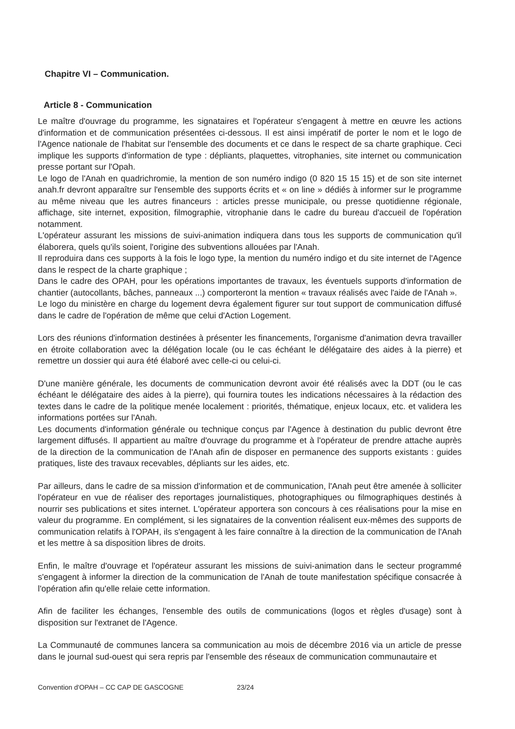Chapitre VI – Communication.
Article 8 - Communication
Le maître d'ouvrage du programme, les signataires et l'opérateur s'engagent à mettre en œuvre les actions d'information et de communication présentées ci-dessous. Il est ainsi impératif de porter le nom et le logo de l'Agence nationale de l'habitat sur l'ensemble des documents et ce dans le respect de sa charte graphique. Ceci implique les supports d'information de type : dépliants, plaquettes, vitrophanies, site internet ou communication presse portant sur l'Opah.
Le logo de l'Anah en quadrichromie, la mention de son numéro indigo (0 820 15 15 15) et de son site internet anah.fr devront apparaître sur l'ensemble des supports écrits et « on line » dédiés à informer sur le programme au même niveau que les autres financeurs : articles presse municipale, ou presse quotidienne régionale, affichage, site internet, exposition, filmographie, vitrophanie dans le cadre du bureau d'accueil de l'opération notamment.
L'opérateur assurant les missions de suivi-animation indiquera dans tous les supports de communication qu'il élaborera, quels qu'ils soient, l'origine des subventions allouées par l'Anah.
Il reproduira dans ces supports à la fois le logo type, la mention du numéro indigo et du site internet de l'Agence dans le respect de la charte graphique ;
Dans le cadre des OPAH, pour les opérations importantes de travaux, les éventuels supports d'information de chantier (autocollants, bâches, panneaux ...) comporteront la mention « travaux réalisés avec l'aide de l'Anah ».
Le logo du ministère en charge du logement devra également figurer sur tout support de communication diffusé dans le cadre de l'opération de même que celui d'Action Logement.
Lors des réunions d'information destinées à présenter les financements, l'organisme d'animation devra travailler en étroite collaboration avec la délégation locale (ou le cas échéant le délégataire des aides à la pierre) et remettre un dossier qui aura été élaboré avec celle-ci ou celui-ci.
D'une manière générale, les documents de communication devront avoir été réalisés avec la DDT (ou le cas échéant le délégataire des aides à la pierre), qui fournira toutes les indications nécessaires à la rédaction des textes dans le cadre de la politique menée localement : priorités, thématique, enjeux locaux, etc. et validera les informations portées sur l'Anah.
Les documents d'information générale ou technique conçus par l'Agence à destination du public devront être largement diffusés. Il appartient au maître d'ouvrage du programme et à l'opérateur de prendre attache auprès de la direction de la communication de l'Anah afin de disposer en permanence des supports existants : guides pratiques, liste des travaux recevables, dépliants sur les aides, etc.
Par ailleurs, dans le cadre de sa mission d'information et de communication, l'Anah peut être amenée à solliciter l'opérateur en vue de réaliser des reportages journalistiques, photographiques ou filmographiques destinés à nourrir ses publications et sites internet. L'opérateur apportera son concours à ces réalisations pour la mise en valeur du programme. En complément, si les signataires de la convention réalisent eux-mêmes des supports de communication relatifs à l'OPAH, ils s'engagent à les faire connaître à la direction de la communication de l'Anah et les mettre à sa disposition libres de droits.
Enfin, le maître d'ouvrage et l'opérateur assurant les missions de suivi-animation dans le secteur programmé s'engagent à informer la direction de la communication de l'Anah de toute manifestation spécifique consacrée à l'opération afin qu'elle relaie cette information.
Afin de faciliter les échanges, l'ensemble des outils de communications (logos et règles d'usage) sont à disposition sur l'extranet de l'Agence.
La Communauté de communes lancera sa communication au mois de décembre 2016 via un article de presse dans le journal sud-ouest qui sera repris par l'ensemble des réseaux de communication communautaire et
Convention d'OPAH – CC CAP DE GASCOGNE 23/24